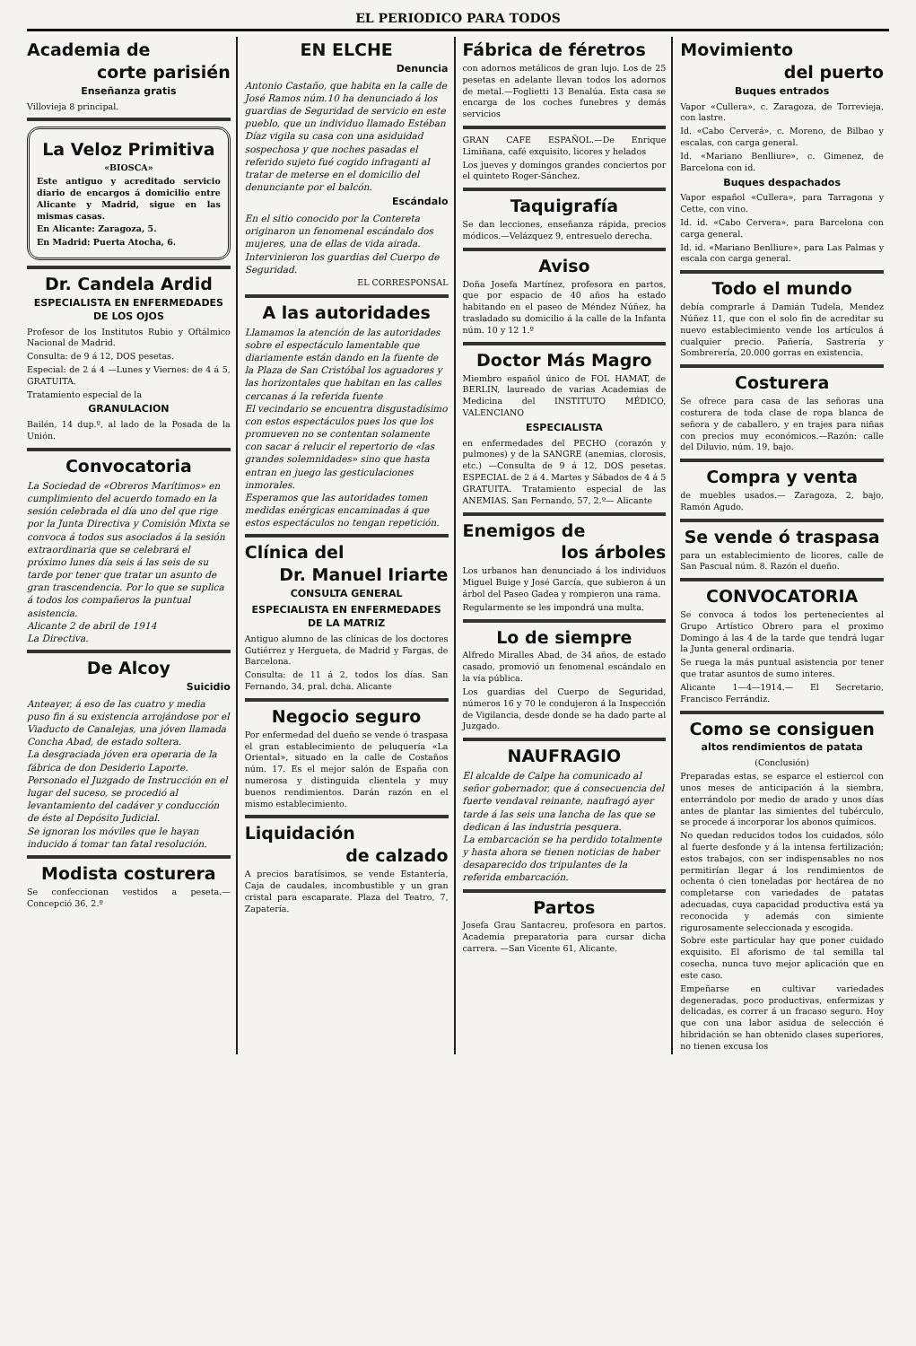EL PERIODICO PARA TODOS
Academia de
corte parisién
Enseñanza gratis
Villovieja 8 principal.
La Veloz Primitiva
«BIOSCA»
Este antiguo y acreditado servicio diario de encargos á domicilio entre Alicante y Madrid, sigue en las mismas casas.
En Alicante: Zaragoza, 5.
En Madrid: Puerta Atocha, 6.
Dr. Candela Ardid
ESPECIALISTA EN ENFERMEDADES DE LOS OJOS
Profesor de los Institutos Rubio y Oftálmico Nacional de Madrid.
Consulta: de 9 á 12, DOS pesetas.
Especial: de 2 á 4 —Lunes y Viernes: de 4 á 5, GRATUITA.
Tratamiento especial de la
GRANULACION
Bailén, 14 dup.º, al lado de la Posada de la Unión.
Convocatoria
La Sociedad de «Obreros Marítimos» en cumplimiento del acuerdo tomado en la sesión celebrada el día uno del que rige por la Junta Directiva y Comisión Mixta se convoca á todos sus asociados á la sesión extraordinaria que se celebrará el próximo lunes día seis á las seis de su tarde por tener que tratar un asunto de gran trascendencia. Por lo que se suplica á todos los compañeros la puntual asistencia.
Alicante 2 de abril de 1914
La Directiva.
De Alcoy
Suicidio
Anteayer, á eso de las cuatro y media puso fin á su existencia arrojándose por el Viaducto de Canalejas, una jóven llamada Concha Abad, de estado soltera.
La desgraciada jóven era operaria de la fábrica de don Desiderio Laporte.
Personado el Juzgado de Instrucción en el lugar del suceso, se procedió al levantamiento del cadáver y conducción de éste al Depósito Judicial.
Se ignoran los móviles que le hayan inducido á tomar tan fatal resolución.
Modista costurera
Se confeccionan vestidos a peseta.—Concepció 36, 2.º
EN ELCHE
Denuncia
Antonio Castaño, que habita en la calle de José Ramos núm.10 ha denunciado á los guardias de Seguridad de servicio en este pueblo, que un individuo llamado Estéban Díaz vigila su casa con una asiduidad sospechosa y que noches pasadas el referido sujeto fué cogido infraganti al tratar de meterse en el domicilio del denunciante por el balcón.
Escándalo
En el sitio conocido por la Contereta originaron un fenomenal escándalo dos mujeres, una de ellas de vida airada.
Intervinieron los guardias del Cuerpo de Seguridad.
EL CORRESPONSAL
A las autoridades
Llamamos la atención de las autoridades sobre el espectáculo lamentable que diariamente están dando en la fuente de la Plaza de San Cristóbal los aguadores y las horizontales que habitan en las calles cercanas á la referida fuente
El vecindario se encuentra disgustadísimo con estos espectáculos pues los que los promueven no se contentan solamente con sacar á relucir el repertorio de «las grandes solemnidades» sino que hasta entran en juego las gesticulaciones inmorales.
Esperamos que las autoridades tomen medidas enérgicas encaminadas á que estos espectáculos no tengan repetición.
Clínica del
Dr. Manuel Iriarte
CONSULTA GENERAL
ESPECIALISTA EN ENFERMEDADES DE LA MATRIZ
Antiguo alumno de las clínicas de los doctores Gutiérrez y Hergueta, de Madrid y Fargas, de Barcelona.
Consulta: de 11 á 2, todos los días. San Fernando, 34, pral. dcha. Alicante
Negocio seguro
Por enfermedad del dueño se vende ó traspasa el gran establecimiento de peluquería «La Oriental», situado en la calle de Costaños núm. 17. Es el mejor salón de España con numerosa y distinguida clientela y muy buenos rendimientos. Darán razón en el mismo establecimiento.
Liquidación
de calzado
A precios baratísimos, se vende Estantería, Caja de caudales, incombustible y un gran cristal para escaparate. Plaza del Teatro, 7, Zapatería.
Fábrica de féretros
con adornos metálicos de gran lujo. Los de 25 pesetas en adelante llevan todos los adornos de metal.—Foglietti 13 Benalúa. Esta casa se encarga de los coches funebres y demás servicios
GRAN CAFE ESPAÑOL.—De Enrique Limiñana, café exquisito, licores y helados
Los jueves y domingos grandes conciertos por el quinteto Roger-Sánchez.
Taquigrafía
Se dan lecciones, enseñanza rápida, precios módicos.—Velázquez 9, entresuelo derecha.
Aviso
Doña Josefa Martínez, profesora en partos, que por espacio de 40 años ha estado habitando en el paseo de Méndez Núñez, ha trasladado su domicilio á la calle de la Infanta núm. 10 y 12 1.º
Doctor Más Magro
Miembro español único de FOL HAMAT, de BERLIN, laureado de varias Academias de Medicina del INSTITUTO MÉDICO, VALENCIANO
ESPECIALISTA
en enfermedades del PECHO (corazón y pulmones) y de la SANGRE (anemias, clorosis, etc.) —Consulta de 9 á 12, DOS pesetas. ESPECIAL de 2 á 4. Martes y Sábados de 4 á 5 GRATUITA. Tratamiento especial de las ANEMIAS. San Fernando, 57, 2.º— Alicante
Enemigos de
los árboles
Los urbanos han denunciado á los individuos Miguel Buige y José García, que subieron á un árbol del Paseo Gadea y rompieron una rama.
Regularmente se les impondrá una multa.
Lo de siempre
Alfredo Miralles Abad, de 34 años, de estado casado, promovió un fenomenal escándalo en la vía pública.
Los guardias del Cuerpo de Seguridad, números 16 y 70 le condujeron á la Inspección de Vigilancia, desde donde se ha dado parte al Juzgado.
NAUFRAGIO
El alcalde de Calpe ha comunicado al señor gobernador, que á consecuencia del fuerte vendaval reinante, naufragó ayer tarde á las seis una lancha de las que se dedican á las industria pesquera.
La embarcación se ha perdido totalmente y hasta ahora se tienen noticias de haber desaparecido dos tripulantes de la referida embarcación.
Partos
Josefa Grau Santacreu, profesora en partos. Academia preparatoria para cursar dicha carrera. —San Vicente 61, Alicante.
Movimiento
del puerto
Buques entrados
Vapor «Cullera», c. Zaragoza, de Torrevieja, con lastre.
Id. «Cabo Cerverá», c. Moreno, de Bilbao y escalas, con carga general.
Id. «Mariano Benlliure», c. Gimenez, de Barcelona con id.
Buques despachados
Vapor español «Cullera», para Tarragona y Cette, con vino.
Id. id. «Cabo Cervera», para Barcelona con carga general.
Id. id. «Mariano Benlliure», para Las Palmas y escala con carga general.
Todo el mundo
debía comprarle á Damián Tudela, Mendez Núñez 11, que con el solo fin de acreditar su nuevo establecimiento vende los artículos á cualquier precio. Pañería, Sastrería y Sombrerería, 20.000 gorras en existencia.
Costurera
Se ofrece para casa de las señoras una costurera de toda clase de ropa blanca de señora y de caballero, y en trajes para niñas con precios muy económicos.—Razón: calle del Diluvio, núm. 19, bajo.
Compra y venta
de muebles usados.— Zaragoza, 2, bajo, Ramón Agudo.
Se vende ó traspasa
para un establecimiento de licores, calle de San Pascual núm. 8. Razón el dueño.
CONVOCATORIA
Se convoca á todos los pertenecientes al Grupo Artístico Obrero para el proximo Domingo á las 4 de la tarde que tendrá lugar la Junta general ordinaria.
Se ruega la más puntual asistencia por tener que tratar asuntos de sumo interes.
Alicante 1—4—1914.— El Secretario, Francisco Ferrándiz.
Como se consiguen
altos rendimientos de patata
(Conclusión)
Preparadas estas, se esparce el estiercol con unos meses de anticipación á la siembra, enterrándolo por medio de arado y unos días antes de plantar las simientes del tubérculo, se procede á incorporar los abonos químicos.
No quedan reducidos todos los cuidados, sólo al fuerte desfonde y á la intensa fertilización; estos trabajos, con ser indispensables no nos permitirían llegar á los rendimientos de ochenta ó cien toneladas por hectárea de no completarse con variedades de patatas adecuadas, cuya capacidad productiva está ya reconocida y además con simiente rigurosamente seleccionada y escogida.
Sobre este particular hay que poner cuidado exquisito. El aforismo de tal semilla tal cosecha, nunca tuvo mejor aplicación que en este caso.
Empeñarse en cultivar variedades degeneradas, poco productivas, enfermizas y delicadas, es correr á un fracaso seguro. Hoy que con una labor asidua de selección é hibridación se han obtenido clases superiores, no tienen excusa los